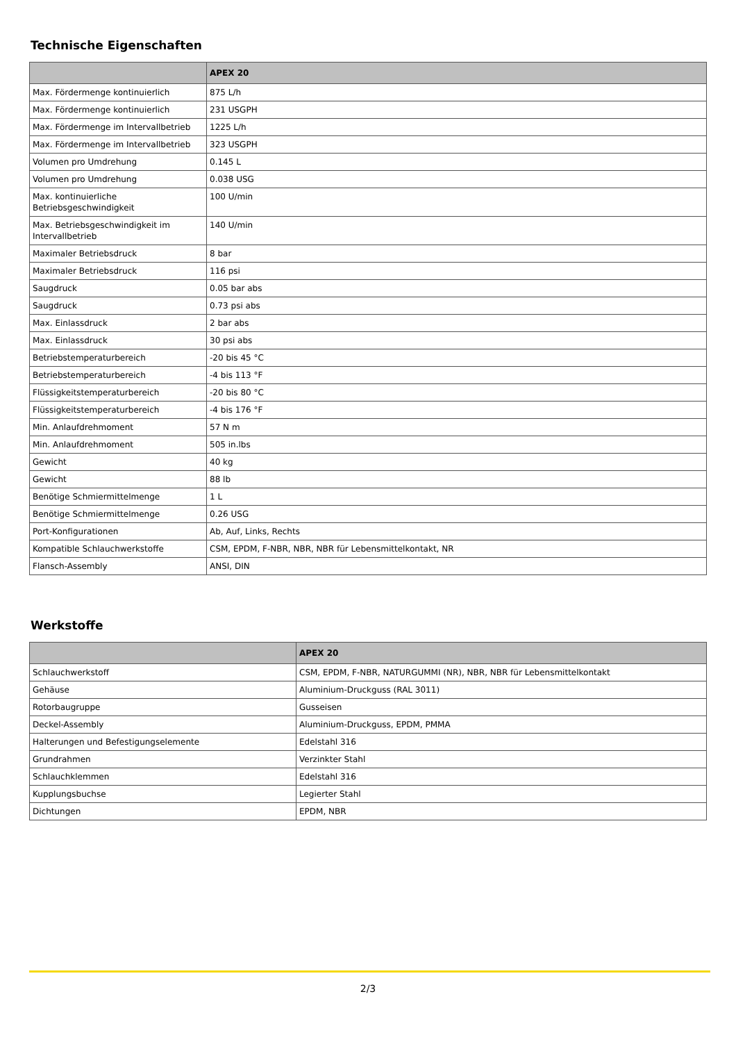Technische Eigenschaften
| | APEX 20 |
| --- | --- |
| Max. Fördermenge kontinuierlich | 875 L/h |
| Max. Fördermenge kontinuierlich | 231 USGPH |
| Max. Fördermenge im Intervallbetrieb | 1225 L/h |
| Max. Fördermenge im Intervallbetrieb | 323 USGPH |
| Volumen pro Umdrehung | 0.145 L |
| Volumen pro Umdrehung | 0.038 USG |
| Max. kontinuierliche Betriebsgeschwindigkeit | 100 U/min |
| Max. Betriebsgeschwindigkeit im Intervallbetrieb | 140 U/min |
| Maximaler Betriebsdruck | 8 bar |
| Maximaler Betriebsdruck | 116 psi |
| Saugdruck | 0.05 bar abs |
| Saugdruck | 0.73 psi abs |
| Max. Einlassdruck | 2 bar abs |
| Max. Einlassdruck | 30 psi abs |
| Betriebstemperaturbereich | -20 bis 45 °C |
| Betriebstemperaturbereich | -4 bis 113 °F |
| Flüssigkeitstemperaturbereich | -20 bis 80 °C |
| Flüssigkeitstemperaturbereich | -4 bis 176 °F |
| Min. Anlaufdrehmoment | 57 N m |
| Min. Anlaufdrehmoment | 505 in.lbs |
| Gewicht | 40 kg |
| Gewicht | 88 lb |
| Benötige Schmiermittelmenge | 1 L |
| Benötige Schmiermittelmenge | 0.26 USG |
| Port-Konfigurationen | Ab, Auf, Links, Rechts |
| Kompatible Schlauchwerkstoffe | CSM, EPDM, F-NBR, NBR, NBR für Lebensmittelkontakt, NR |
| Flansch-Assembly | ANSI, DIN |
Werkstoffe
| | APEX 20 |
| --- | --- |
| Schlauchwerkstoff | CSM, EPDM, F-NBR, NATURGUMMI (NR), NBR, NBR für Lebensmittelkontakt |
| Gehäuse | Aluminium-Druckguss (RAL 3011) |
| Rotorbaugruppe | Gusseisen |
| Deckel-Assembly | Aluminium-Druckguss, EPDM, PMMA |
| Halterungen und Befestigungselemente | Edelstahl 316 |
| Grundrahmen | Verzinkter Stahl |
| Schlauchklemmen | Edelstahl 316 |
| Kupplungsbuchse | Legierter Stahl |
| Dichtungen | EPDM, NBR |
2/3